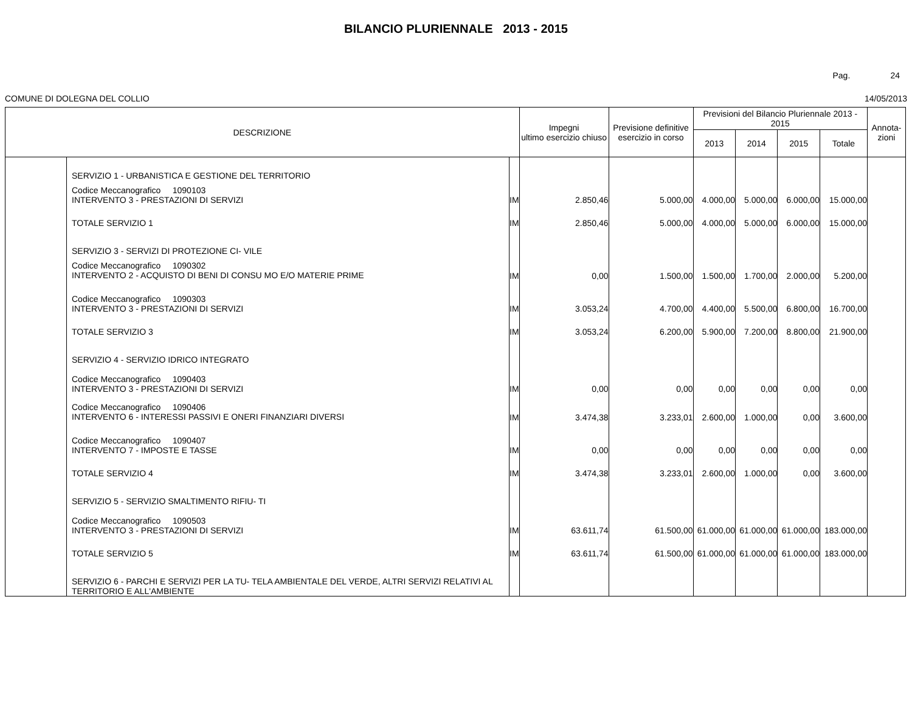BILANCIO PLURIENNALE 2013 - 2015
Pag. 24
COMUNE DI DOLEGNA DEL COLLIO 14/05/2013
| DESCRIZIONE | | | Impegni ultimo esercizio chiuso | Previsione definitive esercizio in corso | Previsioni del Bilancio Pluriennale 2013 - 2015 | | | | Annota- zioni |
| --- | --- | --- | --- | --- | --- | --- | --- | --- | --- |
| | | | | | 2013 | 2014 | 2015 | Totale | |
| | SERVIZIO 1 - URBANISTICA E GESTIONE DEL TERRITORIO | | | | | | | | |
| | Codice Meccanografico 1090103 INTERVENTO 3 - PRESTAZIONI DI SERVIZI | IM | 2.850,46 | 5.000,00 | 4.000,00 | 5.000,00 | 6.000,00 | 15.000,00 | |
| | TOTALE SERVIZIO 1 | IM | 2.850,46 | 5.000,00 | 4.000,00 | 5.000,00 | 6.000,00 | 15.000,00 | |
| | SERVIZIO 3 - SERVIZI DI PROTEZIONE CI- VILE | | | | | | | | |
| | Codice Meccanografico 1090302 INTERVENTO 2 - ACQUISTO DI BENI DI CONSU MO E/O MATERIE PRIME | IM | 0,00 | 1.500,00 | 1.500,00 | 1.700,00 | 2.000,00 | 5.200,00 | |
| | Codice Meccanografico 1090303 INTERVENTO 3 - PRESTAZIONI DI SERVIZI | IM | 3.053,24 | 4.700,00 | 4.400,00 | 5.500,00 | 6.800,00 | 16.700,00 | |
| | TOTALE SERVIZIO 3 | IM | 3.053,24 | 6.200,00 | 5.900,00 | 7.200,00 | 8.800,00 | 21.900,00 | |
| | SERVIZIO 4 - SERVIZIO IDRICO INTEGRATO | | | | | | | | |
| | Codice Meccanografico 1090403 INTERVENTO 3 - PRESTAZIONI DI SERVIZI | IM | 0,00 | 0,00 | 0,00 | 0,00 | 0,00 | 0,00 | |
| | Codice Meccanografico 1090406 INTERVENTO 6 - INTERESSI PASSIVI E ONERI FINANZIARI DIVERSI | IM | 3.474,38 | 3.233,01 | 2.600,00 | 1.000,00 | 0,00 | 3.600,00 | |
| | Codice Meccanografico 1090407 INTERVENTO 7 - IMPOSTE E TASSE | IM | 0,00 | 0,00 | 0,00 | 0,00 | 0,00 | 0,00 | |
| | TOTALE SERVIZIO 4 | IM | 3.474,38 | 3.233,01 | 2.600,00 | 1.000,00 | 0,00 | 3.600,00 | |
| | SERVIZIO 5 - SERVIZIO SMALTIMENTO RIFIU- TI | | | | | | | | |
| | Codice Meccanografico 1090503 INTERVENTO 3 - PRESTAZIONI DI SERVIZI | IM | 63.611,74 | 61.500,00 | 61.000,00 | 61.000,00 | 61.000,00 | 183.000,00 | |
| | TOTALE SERVIZIO 5 | IM | 63.611,74 | 61.500,00 | 61.000,00 | 61.000,00 | 61.000,00 | 183.000,00 | |
| | SERVIZIO 6 - PARCHI E SERVIZI PER LA TU- TELA AMBIENTALE DEL VERDE, ALTRI SERVIZI RELATIVI AL TERRITORIO E ALL'AMBIENTE | | | | | | | | |